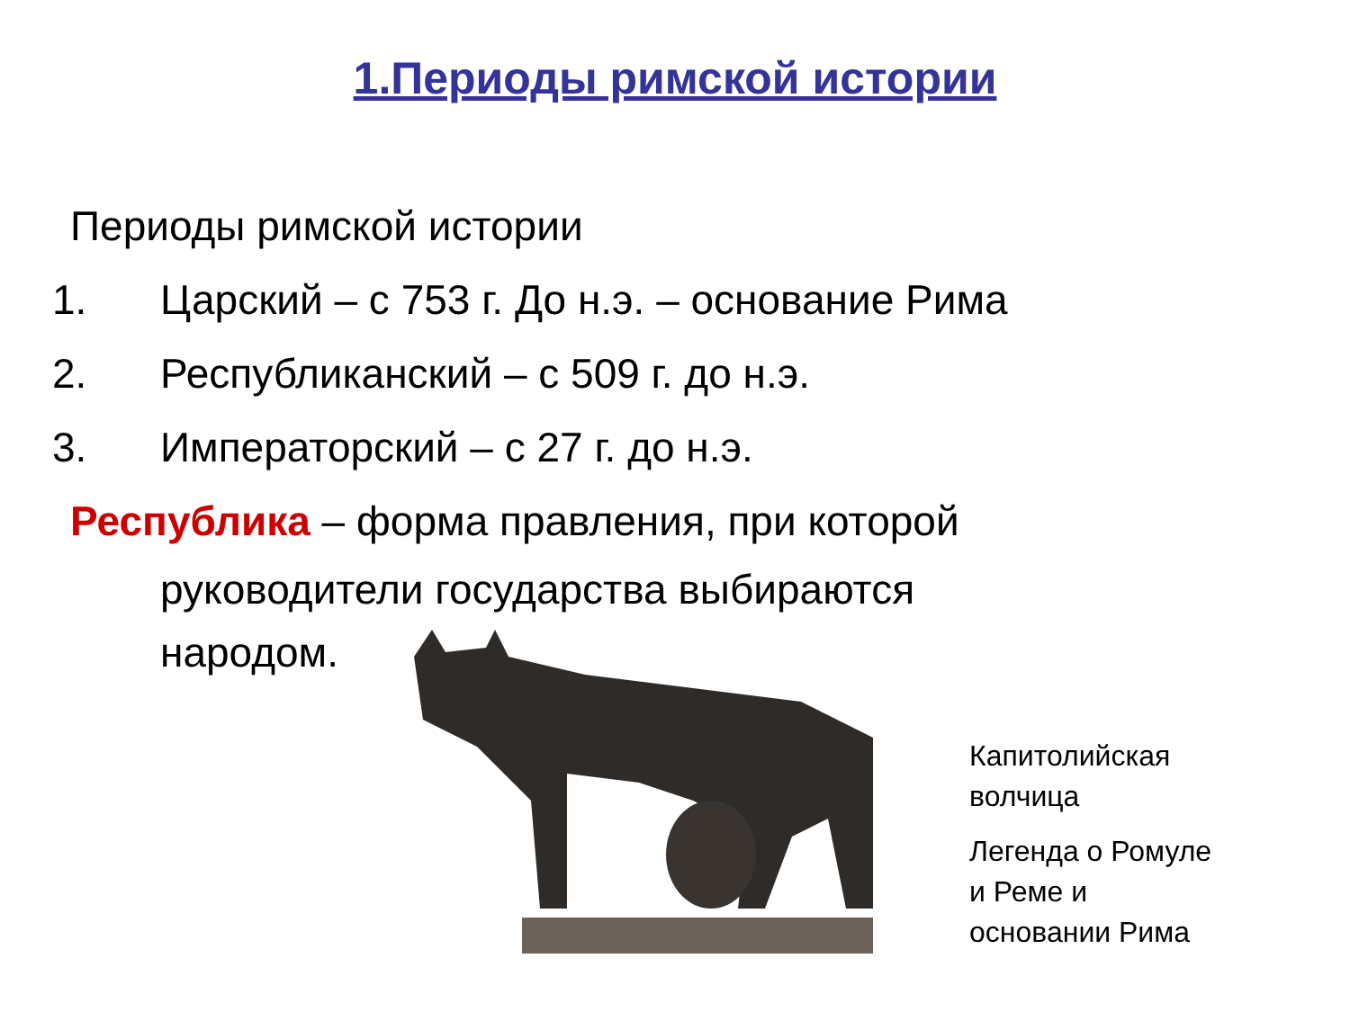1.Периоды римской истории
Периоды римской истории
1. Царский – с 753 г. До н.э. – основание Рима
2. Республиканский – с 509 г. до н.э.
3. Императорский – с 27 г. до н.э.
Республика – форма правления, при которой
руководители государства выбираются
народом.
Капитолийская
волчица
Легенда о Ромуле
и Реме и
основании Рима